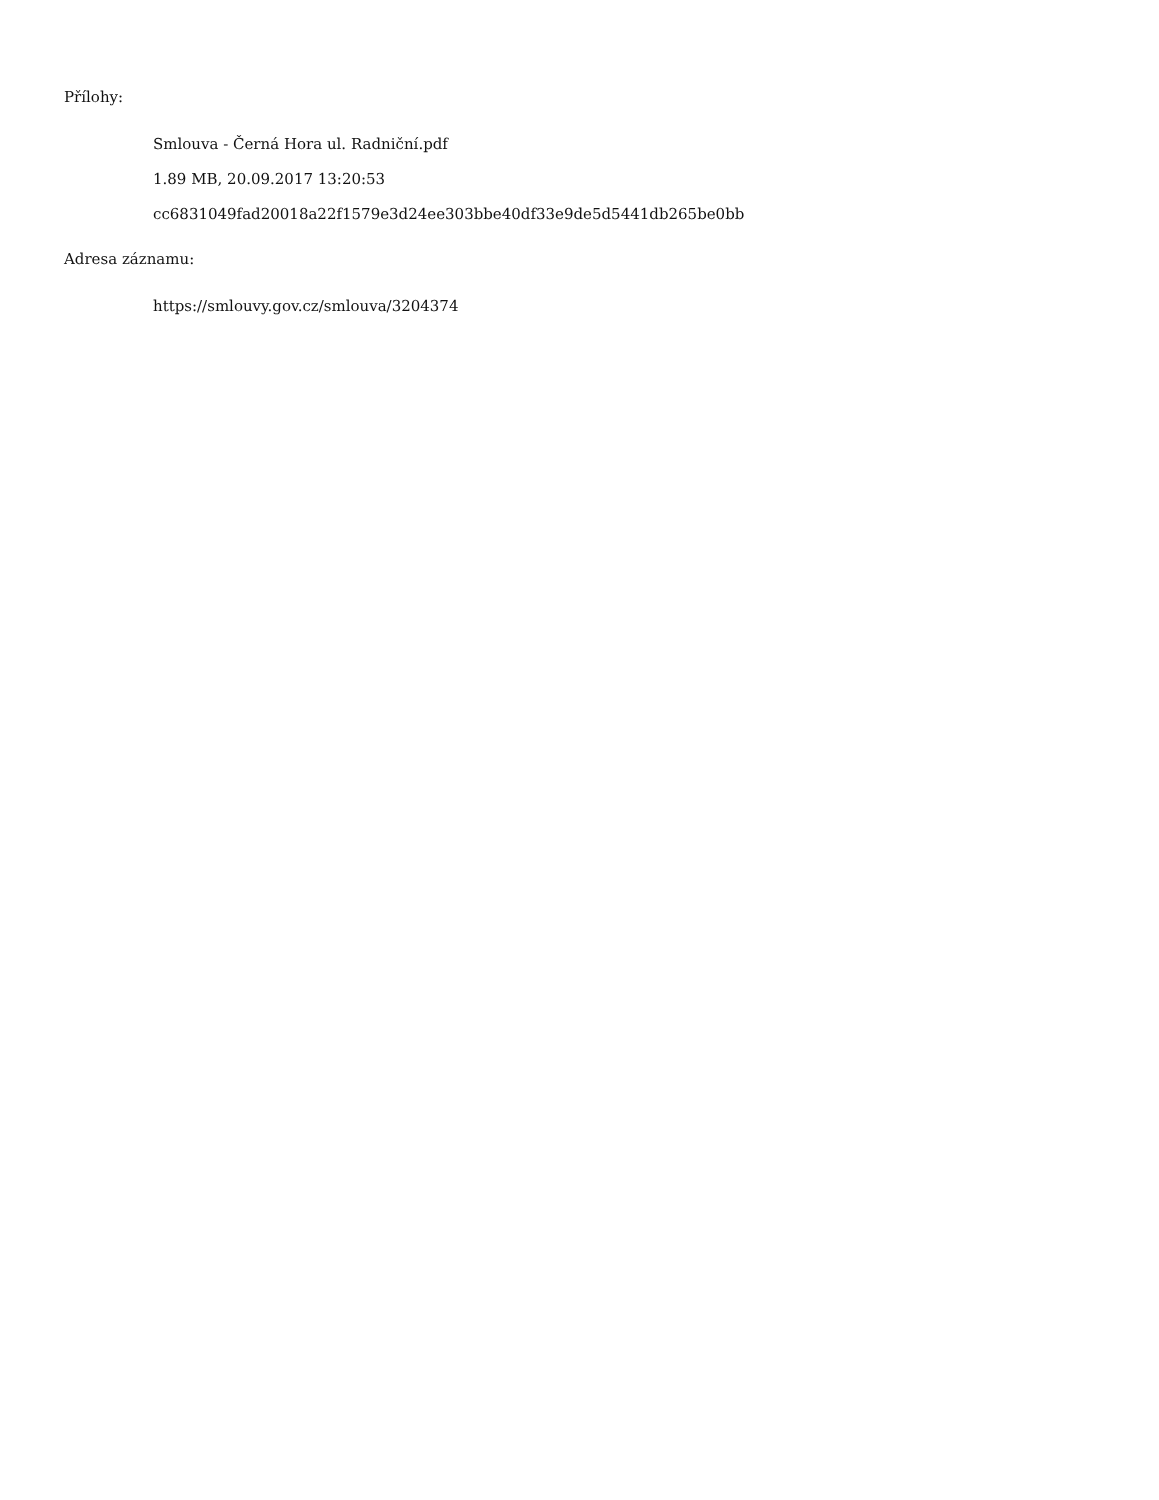Přílohy:
Smlouva - Černá Hora ul. Radniční.pdf
1.89 MB, 20.09.2017 13:20:53
cc6831049fad20018a22f1579e3d24ee303bbe40df33e9de5d5441db265be0bb
Adresa záznamu:
https://smlouvy.gov.cz/smlouva/3204374